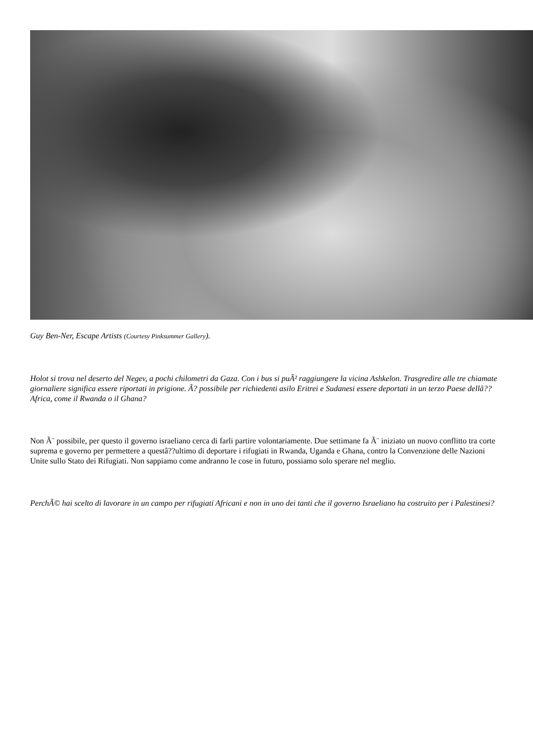Guy Ben-Ner, Escape Artists (Courtesy Pinksummer Gallery).
Holot si trova nel deserto del Negev, a pochi chilometri da Gaza. Con i bus si puÃ² raggiungere la vicina Ashkelon. Trasgredire alle tre chiamate giornaliere significa essere riportati in prigione. Ã? possibile per richiedenti asilo Eritrei e Sudanesi essere deportati in un terzo Paese dellâ??Africa, come il Rwanda o il Ghana?
Non Ã¨ possibile, per questo il governo israeliano cerca di farli partire volontariamente. Due settimane fa Ã¨ iniziato un nuovo conflitto tra corte suprema e governo per permettere a questâ??ultimo di deportare i rifugiati in Rwanda, Uganda e Ghana, contro la Convenzione delle Nazioni Unite sullo Stato dei Rifugiati. Non sappiamo come andranno le cose in futuro, possiamo solo sperare nel meglio.
PerchÃ© hai scelto di lavorare in un campo per rifugiati Africani e non in uno dei tanti che il governo Israeliano ha costruito per i Palestinesi?